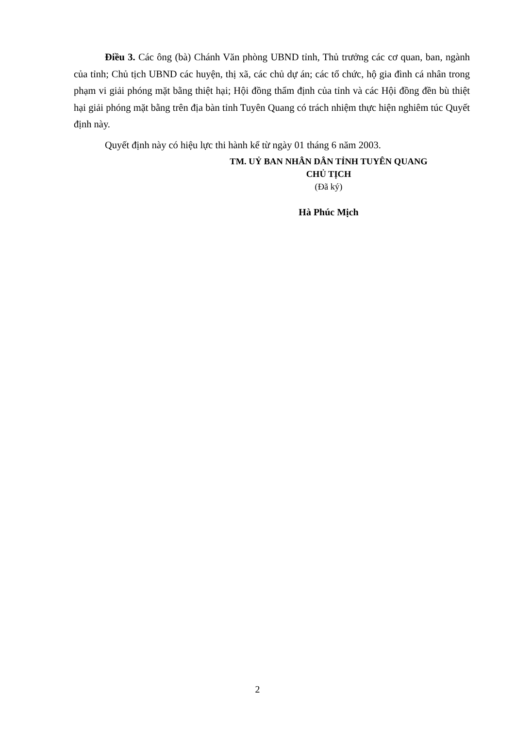Điều 3. Các ông (bà) Chánh Văn phòng UBND tỉnh, Thủ trưởng các cơ quan, ban, ngành của tỉnh; Chủ tịch UBND các huyện, thị xã, các chủ dự án; các tổ chức, hộ gia đình cá nhân trong phạm vi giải phóng mặt bằng thiệt hại; Hội đồng thẩm định của tỉnh và các Hội đồng đền bù thiệt hại giải phóng mặt bằng trên địa bàn tỉnh Tuyên Quang có trách nhiệm thực hiện nghiêm túc Quyết định này.
Quyết định này có hiệu lực thi hành kể từ ngày 01 tháng 6 năm 2003.
TM. UỶ BAN NHÂN DÂN TỈNH TUYÊN QUANG
CHỦ TỊCH
(Đã ký)
Hà Phúc Mịch
2